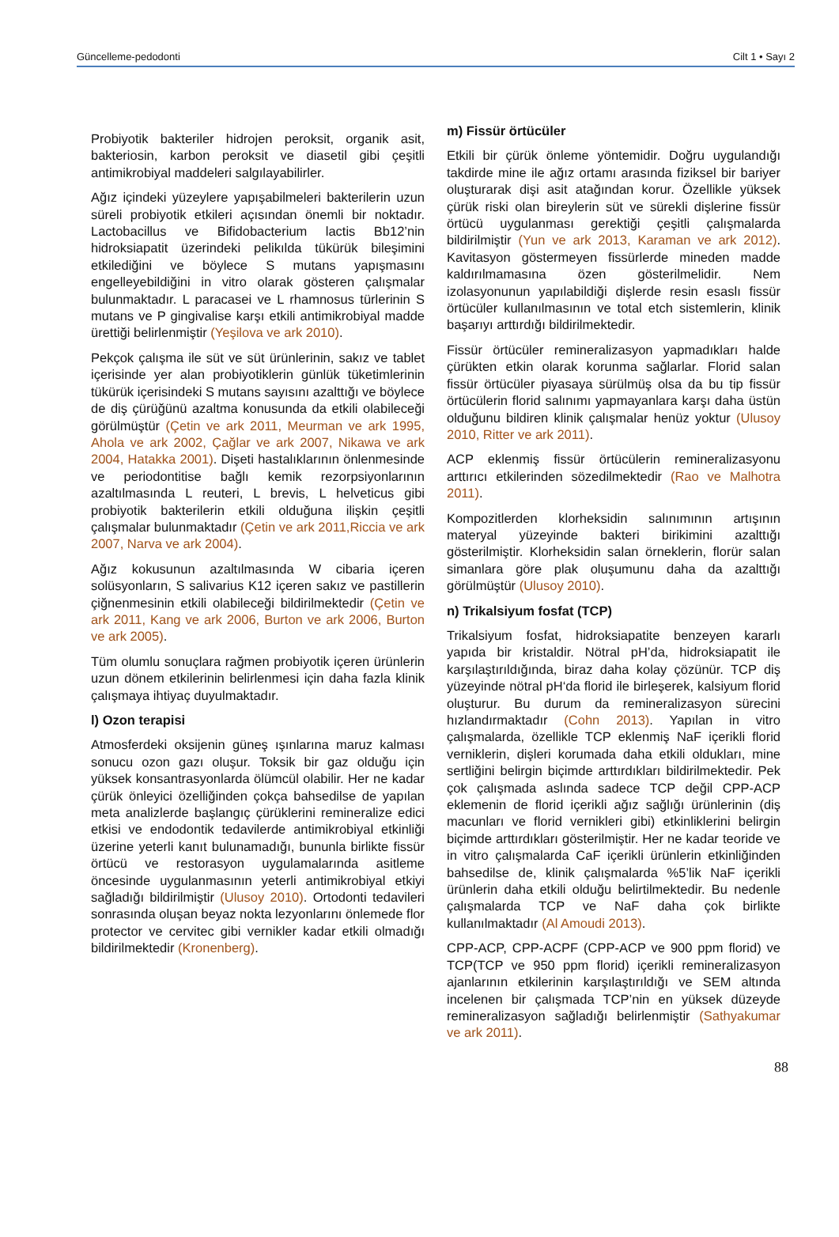Güncelleme-pedodonti Cilt 1 • Sayı 2
Probiyotik bakteriler hidrojen peroksit, organik asit, bakteriosin, karbon peroksit ve diasetil gibi çeşitli antimikrobiyal maddeleri salgılayabilirler.
Ağız içindeki yüzeylere yapışabilmeleri bakterilerin uzun süreli probiyotik etkileri açısından önemli bir noktadır. Lactobacillus ve Bifidobacterium lactis Bb12’nin hidroksiapatit üzerindeki pelikılda tükürük bileşimini etkilediğini ve böylece S mutans yapışmasını engelleyebildiğini in vitro olarak gösteren çalışmalar bulunmaktadır. L paracasei ve L rhamnosus türlerinin S mutans ve P gingivalise karşı etkili antimikrobiyal madde ürettiği belirlenmiştir (Yeşilova ve ark 2010).
Pekçok çalışma ile süt ve süt ürünlerinin, sakız ve tablet içerisinde yer alan probiyotiklerin günlük tüketimlerinin tükürük içerisindeki S mutans sayısını azalttığı ve böylece de diş çürüğünü azaltma konusunda da etkili olabileceği görülmüştür (Çetin ve ark 2011, Meurman ve ark 1995, Ahola ve ark 2002, Çağlar ve ark 2007, Nikawa ve ark 2004, Hatakka 2001). Dişeti hastalıklarının önlenmesinde ve periodontitise bağlı kemik rezorpsiyonlarının azaltılmasında L reuteri, L brevis, L helveticus gibi probiyotik bakterilerin etkili olduğuna ilişkin çeşitli çalışmalar bulunmaktadır (Çetin ve ark 2011,Riccia ve ark 2007, Narva ve ark 2004).
Ağız kokusunun azaltılmasında W cibaria içeren solüsyonların, S salivarius K12 içeren sakız ve pastillerin çiğnenmesinin etkili olabileceği bildirilmektedir (Çetin ve ark 2011, Kang ve ark 2006, Burton ve ark 2006, Burton ve ark 2005).
Tüm olumlu sonuçlara rağmen probiyotik içeren ürünlerin uzun dönem etkilerinin belirlenmesi için daha fazla klinik çalışmaya ihtiyaç duyulmaktadır.
l) Ozon terapisi
Atmosferdeki oksijenin güneş ışınlarına maruz kalması sonucu ozon gazı oluşur. Toksik bir gaz olduğu için yüksek konsantrasyonlarda ölümcül olabilir. Her ne kadar çürük önleyici özelliğinden çokça bahsedilse de yapılan meta analizlerde başlangıç çürüklerini remineralize edici etkisi ve endodontik tedavilerde antimikrobiyal etkinliği üzerine yeterli kanıt bulunamadığı, bununla birlikte fissür örtücü ve restorasyon uygulamalarında asitleme öncesinde uygulanmasının yeterli antimikrobiyal etkiyi sağladığı bildirilmiştir (Ulusoy 2010). Ortodonti tedavileri sonrasında oluşan beyaz nokta lezyonlarını önlemede flor protector ve cervitec gibi vernikler kadar etkili olmadığı bildirilmektedir (Kronenberg).
m) Fissür örtücüler
Etkili bir çürük önleme yöntemidir. Doğru uygulandığı takdirde mine ile ağız ortamı arasında fiziksel bir bariyer oluşturarak dişi asit atağından korur. Özellikle yüksek çürük riski olan bireylerin süt ve sürekli dişlerine fissür örtücü uygulanması gerektiği çeşitli çalışmalarda bildirilmiştir (Yun ve ark 2013, Karaman ve ark 2012). Kavitasyon göstermeyen fissürlerde mineden madde kaldırılmamasına özen gösterilmelidir. Nem izolasyonunun yapılabildiği dişlerde resin esaslı fissür örtücüler kullanılmasının ve total etch sistemlerin, klinik başarıyı arttırdığı bildirilmektedir.
Fissür örtücüler remineralizasyon yapmadıkları halde çürükten etkin olarak korunma sağlarlar. Florid salan fissür örtücüler piyasaya sürülmüş olsa da bu tip fissür örtücülerin florid salınımı yapmayanlara karşı daha üstün olduğunu bildiren klinik çalışmalar henüz yoktur (Ulusoy 2010, Ritter ve ark 2011).
ACP eklenmiş fissür örtücülerin remineralizasyonu arttırıcı etkilerinden sözedilmektedir (Rao ve Malhotra 2011).
Kompozitlerden klorheksidin salınımının artışının materyal yüzeyinde bakteri birikimini azalttığı gösterilmiştir. Klorheksidin salan örneklerin, florür salan simanlara göre plak oluşumunu daha da azalttığı görülmüştür (Ulusoy 2010).
n) Trikalsiyum fosfat (TCP)
Trikalsiyum fosfat, hidroksiapatite benzeyen kararlı yapıda bir kristaldir. Nötral pH’da, hidroksiapatit ile karşılaştırıldığında, biraz daha kolay çözünür. TCP diş yüzeyinde nötral pH‘da florid ile birleşerek, kalsiyum florid oluşturur. Bu durum da remineralizasyon sürecini hızlandırmaktadır (Cohn 2013). Yapılan in vitro çalışmalarda, özellikle TCP eklenmiş NaF içerikli florid verniklerin, dişleri korumada daha etkili oldukları, mine sertliğini belirgin biçimde arttırdıkları bildirilmektedir. Pek çok çalışmada aslında sadece TCP değil CPP-ACP eklemenin de florid içerikli ağız sağlığı ürünlerinin (diş macunları ve florid vernikleri gibi) etkinliklerini belirgin biçimde arttırdıkları gösterilmiştir. Her ne kadar teoride ve in vitro çalışmalarda CaF içerikli ürünlerin etkinliğinden bahsedilse de, klinik çalışmalarda %5’lik NaF içerikli ürünlerin daha etkili olduğu belirtilmektedir. Bu nedenle çalışmalarda TCP ve NaF daha çok birlikte kullanılmaktadır (Al Amoudi 2013).
CPP-ACP, CPP-ACPF (CPP-ACP ve 900 ppm florid) ve TCP(TCP ve 950 ppm florid) içerikli remineralizasyon ajanlarının etkilerinin karşılaştırıldığı ve SEM altında incelenen bir çalışmada TCP’nin en yüksek düzeyde remineralizasyon sağladığı belirlenmiştir (Sathyakumar ve ark 2011).
88